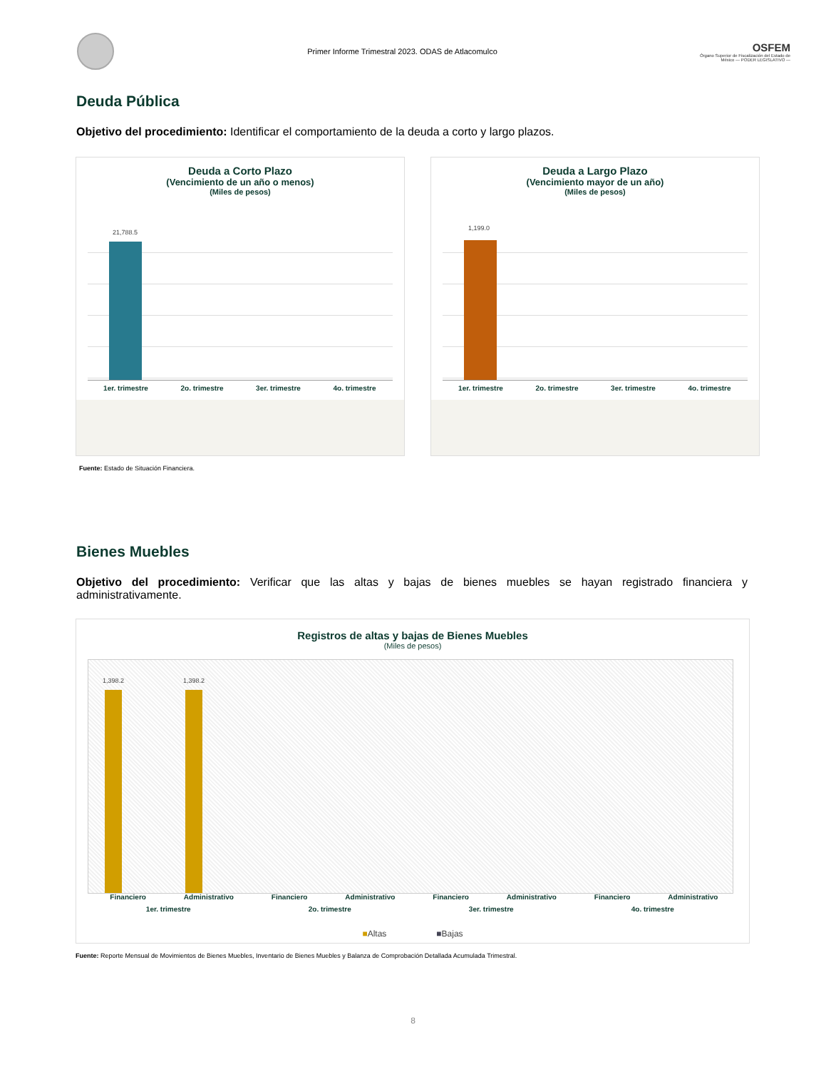Primer Informe Trimestral 2023. ODAS de Atlacomulco
OSFEM
Órgano Superior de Fiscalización del Estado de México — PODER LEGISLATIVO —
Deuda Pública
Objetivo del procedimiento: Identificar el comportamiento de la deuda a corto y largo plazos.
Deuda a Corto Plazo
(Vencimiento de un año o menos)
(Miles de pesos)
21,788.5
1er. trimestre 2o. trimestre 3er. trimestre 4o. trimestre
Deuda a Largo Plazo
(Vencimiento mayor de un año)
(Miles de pesos)
1,199.0
1er. trimestre 2o. trimestre 3er. trimestre 4o. trimestre
Fuente: Estado de Situación Financiera.
Bienes Muebles
Objetivo del procedimiento: Verificar que las altas y bajas de bienes muebles se hayan registrado financiera y administrativamente.
Registros de altas y bajas de Bienes Muebles
(Miles de pesos)
1,398.2 1,398.2
Financiero Administrativo Financiero Administrativo Financiero Administrativo Financiero Administrativo 1er. trimestre 2o. trimestre 3er. trimestre 4o. trimestre
■Altas ■Bajas
Fuente: Reporte Mensual de Movimientos de Bienes Muebles, Inventario de Bienes Muebles y Balanza de Comprobación Detallada Acumulada Trimestral.
8